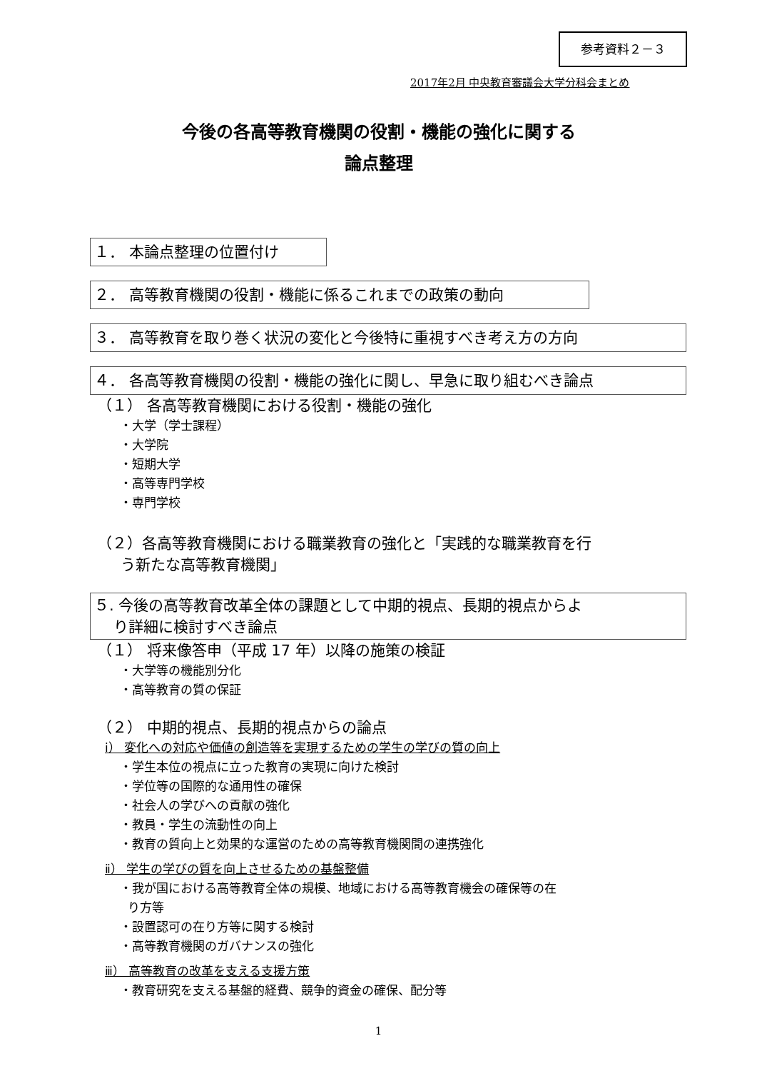参考資料２－３
2017年2月 中央教育審議会大学分科会まとめ
今後の各高等教育機関の役割・機能の強化に関する
論点整理
１． 本論点整理の位置付け
２． 高等教育機関の役割・機能に係るこれまでの政策の動向
３． 高等教育を取り巻く状況の変化と今後特に重視すべき考え方の方向
４． 各高等教育機関の役割・機能の強化に関し、早急に取り組むべき論点
（１） 各高等教育機関における役割・機能の強化
・大学（学士課程）
・大学院
・短期大学
・高等専門学校
・専門学校
（２）各高等教育機関における職業教育の強化と「実践的な職業教育を行
う新たな高等教育機関」
５. 今後の高等教育改革全体の課題として中期的視点、長期的視点からよ
り詳細に検討すべき論点
（１） 将来像答申（平成 17 年）以降の施策の検証
・大学等の機能別分化
・高等教育の質の保証
（２） 中期的視点、長期的視点からの論点
ⅰ） 変化への対応や価値の創造等を実現するための学生の学びの質の向上
・学生本位の視点に立った教育の実現に向けた検討
・学位等の国際的な通用性の確保
・社会人の学びへの貢献の強化
・教員・学生の流動性の向上
・教育の質向上と効果的な運営のための高等教育機関間の連携強化
ⅱ） 学生の学びの質を向上させるための基盤整備
・我が国における高等教育全体の規模、地域における高等教育機会の確保等の在
り方等
・設置認可の在り方等に関する検討
・高等教育機関のガバナンスの強化
ⅲ） 高等教育の改革を支える支援方策
・教育研究を支える基盤的経費、競争的資金の確保、配分等
1